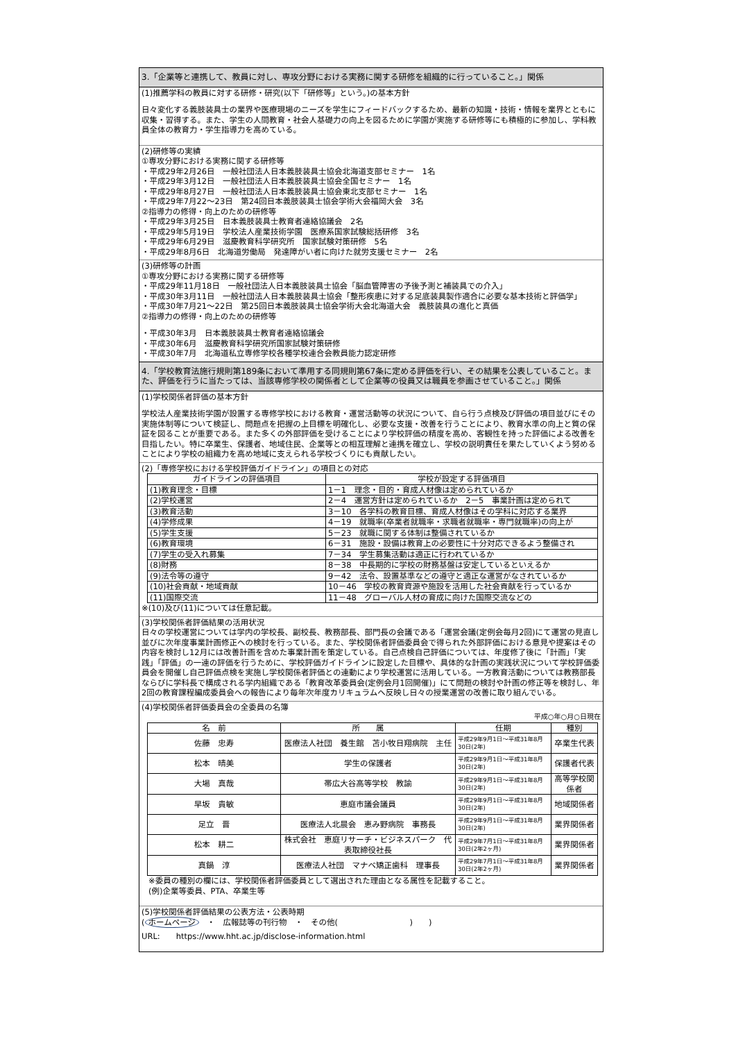3.「企業等と連携して、教員に対し、専攻分野における実務に関する研修を組織的に行っていること。」関係
(1)推薦学科の教員に対する研修・研究(以下「研修等」という。)の基本方針
日々変化する義肢装具士の業界や医療現場のニーズを学生にフィードバックするため、最新の知識・技術・情報を業界とともに収集・習得する。また、学生の人間教育・社会人基礎力の向上を図るために学園が実施する研修等にも積極的に参加し、学科教員全体の教育力・学生指導力を高めている。
(2)研修等の実績
①専攻分野における実務に関する研修等
・平成29年2月26日　一般社団法人日本義肢装具士協会北海道支部セミナー　1名
・平成29年3月12日　一般社団法人日本義肢装具士協会全国セミナー　1名
・平成29年8月27日　一般社団法人日本義肢装具士協会東北支部セミナー　1名
・平成29年7月22～23日　第24回日本義肢装具士協会学術大会福岡大会　3名
②指導力の修得・向上のための研修等
・平成29年3月25日　日本義肢装具士教育者連絡協議会　2名
・平成29年5月19日　学校法人産業技術学園　医療系国家試験総括研修　3名
・平成29年6月29日　滋慶教育科学研究所　国家試験対策研修　5名
・平成29年8月6日　北海道労働局　発達障がい者に向けた就労支援セミナー　2名
(3)研修等の計画
①専攻分野における実務に関する研修等
・平成29年11月18日　一般社団法人日本義肢装具士協会「脳血管障害の予後予測と補装具での介入」
・平成30年3月11日　一般社団法人日本義肢装具士協会「整形疾患に対する足底装具製作適合に必要な基本技術と評価学」
・平成30年7月21～22日　第25回日本義肢装具士協会学術大会北海道大会　義肢装具の進化と真価
②指導力の修得・向上のための研修等
・平成30年3月　日本義肢装具士教育者連絡協議会
・平成30年6月　滋慶教育科学研究所国家試験対策研修
・平成30年7月　北海道私立専修学校各種学校連合会教員能力認定研修
4.「学校教育法施行規則第189条において準用する同規則第67条に定める評価を行い、その結果を公表していること。また、評価を行うに当たっては、当該専修学校の関係者として企業等の役員又は職員を参画させていること。」関係
(1)学校関係者評価の基本方針
学校法人産業技術学園が設置する専修学校における教育・運営活動等の状況について、自ら行う点検及び評価の項目並びにその実施体制等について検証し、問題点を把握の上目標を明確化し、必要な支援・改善を行うことにより、教育水準の向上と質の保証を図ることが重要である。また多くの外部評価を受けることにより学校評価の精度を高め、客観性を持った評価による改善を目指したい。特に卒業生、保護者、地域住民、企業等との相互理解と連携を確立し、学校の説明責任を果たしていくよう努めることにより学校の組織力を高め地域に支えられる学校づくりにも貢献したい。
(2)「専修学校における学校評価ガイドライン」の項目との対応
| ガイドラインの評価項目 | 学校が設定する評価項目 |
| --- | --- |
| (1)教育理念・目標 | 1－1 理念・目的・育成人材像は定められているか |
| (2)学校運営 | 2－4 運営方針は定められているか 2－5 事業計画は定められて |
| (3)教育活動 | 3－10 各学科の教育目標、育成人材像はその学科に対応する業界 |
| (4)学修成果 | 4－19 就職率(卒業者就職率・求職者就職率・専門就職率)の向上が |
| (5)学生支援 | 5－23 就職に関する体制は整備されているか |
| (6)教育環境 | 6－31 施設・設備は教育上の必要性に十分対応できるよう整備され |
| (7)学生の受入れ募集 | 7－34 学生募集活動は適正に行われているか |
| (8)財務 | 8－38 中長期的に学校の財務基盤は安定しているといえるか |
| (9)法令等の遵守 | 9－42 法令、設置基準などの遵守と適正な運営がなされているか |
| (10)社会貢献・地域貢献 | 10－46 学校の教育資源や施設を活用した社会貢献を行っているか |
| (11)国際交流 | 11－48 グローバル人材の育成に向けた国際交流などの |
※(10)及び(11)については任意記載。
(3)学校関係者評価結果の活用状況
日々の学校運営については学内の学校長、副校長、教務部長、部門長の会議である「運営会議(定例会毎月2回)にて運営の見直し並びに次年度事業計画修正への検討を行っている。また、学校関係者評価委員会で得られた外部評価における意見や提案はその内容を検討し12月には改善計画を含めた事業計画を策定している。自己点検自己評価については、年度修了後に「計画」「実践」「評価」の一連の評価を行うために、学校評価ガイドラインに設定した目標や、具体的な計画の実践状況について学校評価委員会を開催し自己評価点検を実施し学校関係者評価との連動により学校運営に活用している。一方教育活動については教務部長ならびに学科長で構成される学内組織である「教育改革委員会(定例会月1回開催)」にて問題の検討や計画の修正等を検討し、年2回の教育課程編成委員会への報告により毎年次年度カリキュラムへ反映し日々の授業運営の改善に取り組んでいる。
(4)学校関係者評価委員会の全委員の名簿
平成○年○月○日現在
| 名 前 | 所 属 | 任期 | 種別 |
| 佐藤 忠寿 | 医療法人社団 養生館 苫小牧日翔病院 主任 | 平成29年9月1日～平成31年8月30日(2年) | 卒業生代表 |
| 松本 晴美 | 学生の保護者 | 平成29年9月1日～平成31年8月30日(2年) | 保護者代表 |
| 大場 真哉 | 帯広大谷高等学校 教諭 | 平成29年9月1日～平成31年8月30日(2年) | 高等学校関係者 |
| 早坂 貴敏 | 恵庭市議会議員 | 平成29年9月1日～平成31年8月30日(2年) | 地域関係者 |
| 足立 晋 | 医療法人北晨会 恵み野病院 事務長 | 平成29年9月1日～平成31年8月30日(2年) | 業界関係者 |
| 松本 耕二 | 株式会社 恵庭リサーチ・ビジネスパーク 代表取締役社長 | 平成29年7月1日～平成31年8月30日(2年2ヶ月) | 業界関係者 |
| 真鍋 淳 | 医療法人社団 マナベ矯正歯科 理事長 | 平成29年7月1日～平成31年8月30日(2年2ヶ月) | 業界関係者 |
※委員の種別の欄には、学校関係者評価委員として選出された理由となる属性を記載すること。
(例)企業等委員、PTA、卒業生等
(5)学校関係者評価結果の公表方法・公表時期
(ホームページ　・　広報誌等の刊行物　・　その他(　　　　　　　　　)　　)
URL:　　https://www.hht.ac.jp/disclose-information.html